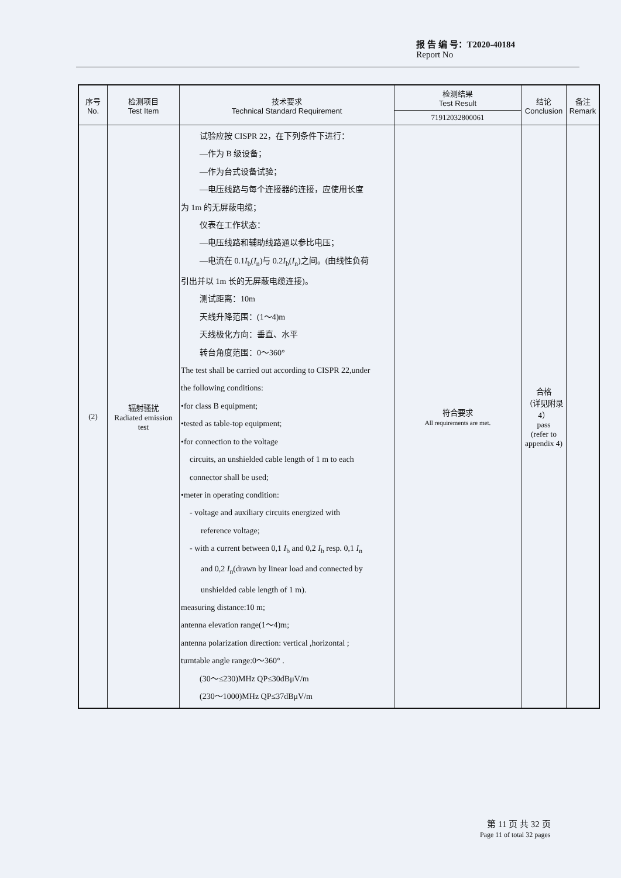报 告 编 号：T2020-40184
Report No
| 序号 No. | 检测项目 Test Item | 技术要求 Technical Standard Requirement | 检测结果 Test Result | 结论 Conclusion | 备注 Remark |
| --- | --- | --- | --- | --- | --- |
| | | | 71912032800061 | | |
| (2) | 辐射骚扰 Radiated emission test | 试验应按 CISPR 22，在下列条件下进行： —作为 B 级设备； —作为台式设备试验； —电压线路与每个连接器的连接，应使用长度 为 1m 的无屏蔽电缆； 仪表在工作状态： —电压线路和辅助线路通以参比电压； —电流在 0.1 I<sub>b</sub>( I<sub>n</sub>)与 0.2 I<sub>b</sub>( I<sub>n</sub>)之间。(由线性负荷 引出并以 1m 长的无屏蔽电缆连接)。 测试距离：10m 天线升降范围：(1～4)m 天线极化方向：垂直、水平 转台角度范围：0～360° The test shall be carried out according to CISPR 22,under the following conditions: •for class B equipment; •tested as table-top equipment; •for connection to the voltage circuits, an unshielded cable length of 1 m to each connector shall be used; •meter in operating condition: - voltage and auxiliary circuits energized with reference voltage; - with a current between 0,1 I<sub>b</sub> and 0,2 I<sub>b</sub> resp. 0,1 I<sub>n</sub> and 0,2 I<sub>n</sub>(drawn by linear load and connected by unshielded cable length of 1 m). measuring distance:10 m; antenna elevation range(1～4)m; antenna polarization direction: vertical ,horizontal ; turntable angle range:0～360° . (30～≤230)MHz QP≤30dBμV/m (230～1000)MHz QP≤37dBμV/m | 符合要求 All requirements are met. | 合格 （详见附录 4） pass (refer to appendix 4) | |
第 11 页 共 32 页
Page 11 of total 32 pages